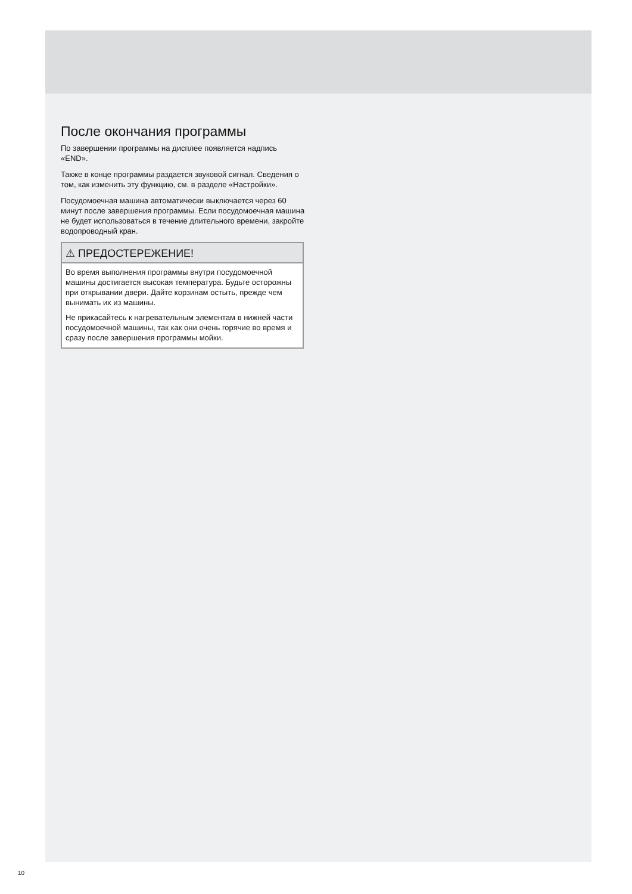После окончания программы
По завершении программы на дисплее появляется надпись «END».
Также в конце программы раздается звуковой сигнал. Сведения о том, как изменить эту функцию, см. в разделе «Настройки».
Посудомоечная машина автоматически выключается через 60 минут после завершения программы. Если посудомоечная машина не будет использоваться в течение длительного времени, закройте водопроводный кран.
⚠ ПРЕДОСТЕРЕЖЕНИЕ!
Во время выполнения программы внутри посудомоечной машины достигается высокая температура. Будьте осторожны при открывании двери. Дайте корзинам остыть, прежде чем вынимать их из машины.
Не прикасайтесь к нагревательным элементам в нижней части посудомоечной машины, так как они очень горячие во время и сразу после завершения программы мойки.
10